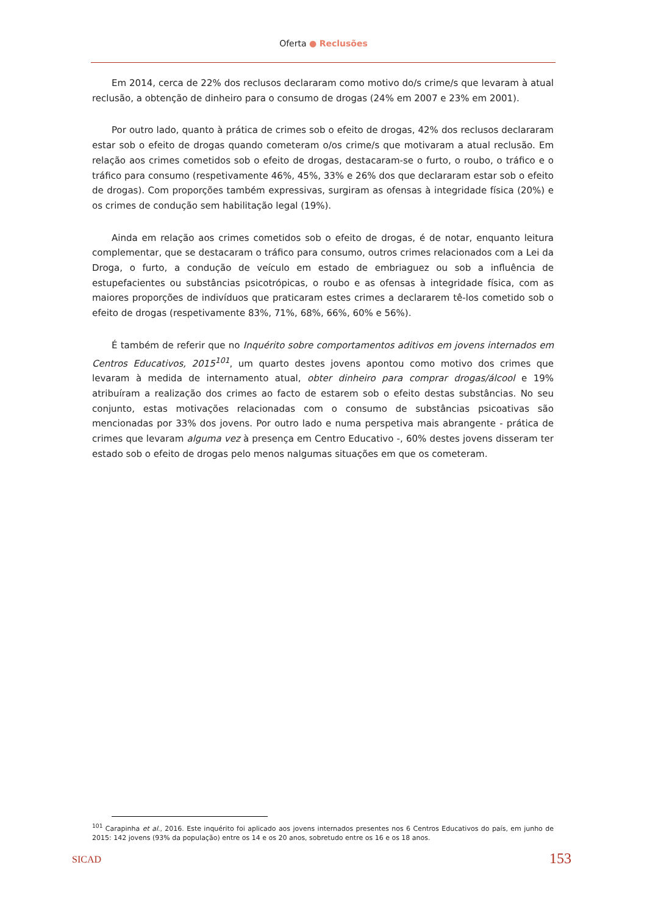Oferta ● Reclusões
Em 2014, cerca de 22% dos reclusos declararam como motivo do/s crime/s que levaram à atual reclusão, a obtenção de dinheiro para o consumo de drogas (24% em 2007 e 23% em 2001).
Por outro lado, quanto à prática de crimes sob o efeito de drogas, 42% dos reclusos declararam estar sob o efeito de drogas quando cometeram o/os crime/s que motivaram a atual reclusão. Em relação aos crimes cometidos sob o efeito de drogas, destacaram-se o furto, o roubo, o tráfico e o tráfico para consumo (respetivamente 46%, 45%, 33% e 26% dos que declararam estar sob o efeito de drogas). Com proporções também expressivas, surgiram as ofensas à integridade física (20%) e os crimes de condução sem habilitação legal (19%).
Ainda em relação aos crimes cometidos sob o efeito de drogas, é de notar, enquanto leitura complementar, que se destacaram o tráfico para consumo, outros crimes relacionados com a Lei da Droga, o furto, a condução de veículo em estado de embriaguez ou sob a influência de estupefacientes ou substâncias psicotrópicas, o roubo e as ofensas à integridade física, com as maiores proporções de indivíduos que praticaram estes crimes a declararem tê-los cometido sob o efeito de drogas (respetivamente 83%, 71%, 68%, 66%, 60% e 56%).
É também de referir que no Inquérito sobre comportamentos aditivos em jovens internados em Centros Educativos, 2015<sup>101</sup>, um quarto destes jovens apontou como motivo dos crimes que levaram à medida de internamento atual, obter dinheiro para comprar drogas/álcool e 19% atribuíram a realização dos crimes ao facto de estarem sob o efeito destas substâncias. No seu conjunto, estas motivações relacionadas com o consumo de substâncias psicoativas são mencionadas por 33% dos jovens. Por outro lado e numa perspetiva mais abrangente - prática de crimes que levaram alguma vez à presença em Centro Educativo -, 60% destes jovens disseram ter estado sob o efeito de drogas pelo menos nalgumas situações em que os cometeram.
<sup>101</sup> Carapinha et al., 2016. Este inquérito foi aplicado aos jovens internados presentes nos 6 Centros Educativos do país, em junho de 2015: 142 jovens (93% da população) entre os 14 e os 20 anos, sobretudo entre os 16 e os 18 anos.
SICAD 153